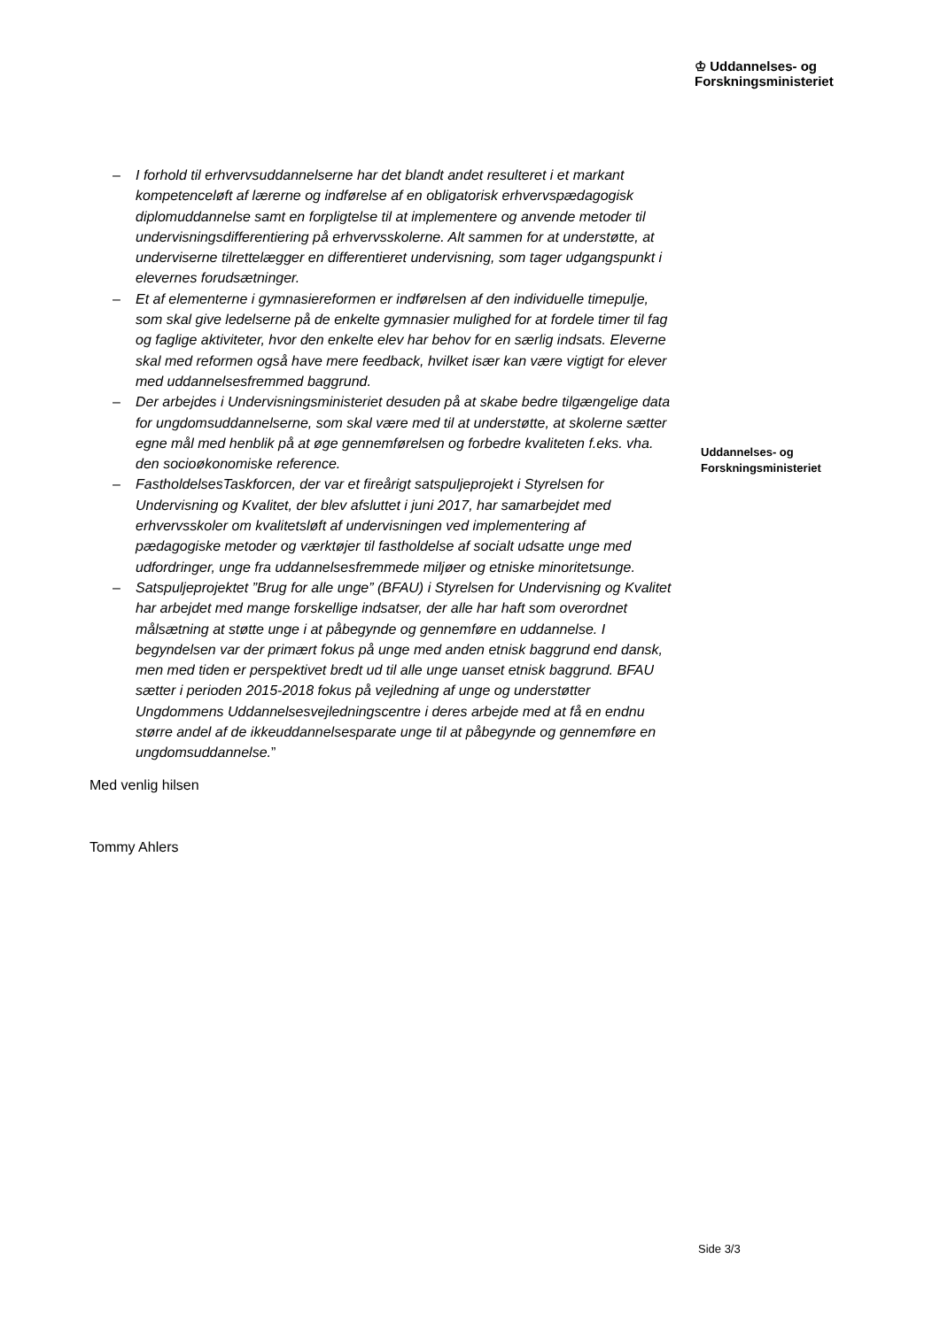♔ Uddannelses- og
Forskningsministeriet
– I forhold til erhvervsuddannelserne har det blandt andet resulteret i et markant kompetenceløft af lærerne og indførelse af en obligatorisk erhvervspædagogisk diplomuddannelse samt en forpligtelse til at implementere og anvende metoder til undervisningsdifferentiering på erhvervsskolerne. Alt sammen for at understøtte, at underviserne tilrettelægger en differentieret undervisning, som tager udgangspunkt i elevernes forudsætninger.
– Et af elementerne i gymnasiereformen er indførelsen af den individuelle timepulje, som skal give ledelserne på de enkelte gymnasier mulighed for at fordele timer til fag og faglige aktiviteter, hvor den enkelte elev har behov for en særlig indsats. Eleverne skal med reformen også have mere feedback, hvilket især kan være vigtigt for elever med uddannelsesfremmed baggrund.
– Der arbejdes i Undervisningsministeriet desuden på at skabe bedre tilgængelige data for ungdomsuddannelserne, som skal være med til at understøtte, at skolerne sætter egne mål med henblik på at øge gennemførelsen og forbedre kvaliteten f.eks. vha. den socioøkonomiske reference.
– FastholdelsesTaskforcen, der var et fireårigt satspuljeprojekt i Styrelsen for Undervisning og Kvalitet, der blev afsluttet i juni 2017, har samarbejdet med erhvervsskoler om kvalitetsløft af undervisningen ved implementering af pædagogiske metoder og værktøjer til fastholdelse af socialt udsatte unge med udfordringer, unge fra uddannelsesfremmede miljøer og etniske minoritetsunge.
– Satspuljeprojektet ”Brug for alle unge” (BFAU) i Styrelsen for Undervisning og Kvalitet har arbejdet med mange forskellige indsatser, der alle har haft som overordnet målsætning at støtte unge i at påbegynde og gennemføre en uddannelse. I begyndelsen var der primært fokus på unge med anden etnisk baggrund end dansk, men med tiden er perspektivet bredt ud til alle unge uanset etnisk baggrund. BFAU sætter i perioden 2015-2018 fokus på vejledning af unge og understøtter Ungdommens Uddannelsesvejledningscentre i deres arbejde med at få en endnu større andel af de ikkeuddannelsesparate unge til at påbegynde og gennemføre en ungdomsuddannelse.”
Med venlig hilsen
Tommy Ahlers
Uddannelses- og
Forskningsministeriet
Side 3/3